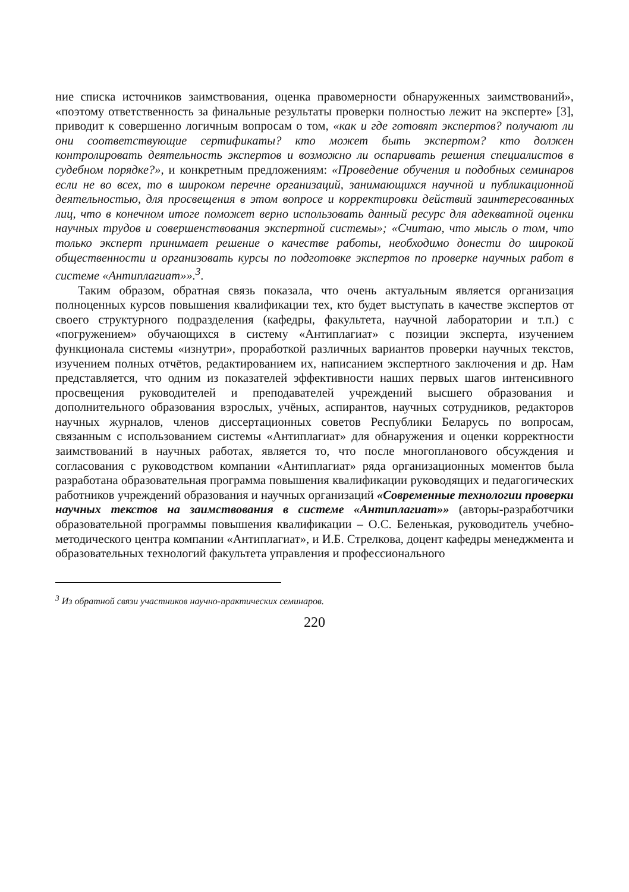ние списка источников заимствования, оценка правомерности обнаруженных заимствований», «поэтому ответственность за финальные результаты проверки полностью лежит на эксперте» [3], приводит к совершенно логичным вопросам о том, «как и где готовят экспертов? получают ли они соответствующие сертификаты? кто может быть экспертом? кто должен контролировать деятельность экспертов и возможно ли оспаривать решения специалистов в судебном порядке?», и конкретным предложениям: «Проведение обучения и подобных семинаров если не во всех, то в широком перечне организаций, занимающихся научной и публикационной деятельностью, для просвещения в этом вопросе и корректировки действий заинтересованных лиц, что в конечном итоге поможет верно использовать данный ресурс для адекватной оценки научных трудов и совершенствования экспертной системы»; «Считаю, что мысль о том, что только эксперт принимает решение о качестве работы, необходимо донести до широкой общественности и организовать курсы по подготовке экспертов по проверке научных работ в системе «Антиплагиат»».<sup>3</sup>.
Таким образом, обратная связь показала, что очень актуальным является организация полноценных курсов повышения квалификации тех, кто будет выступать в качестве экспертов от своего структурного подразделения (кафедры, факультета, научной лаборатории и т.п.) с «погружением» обучающихся в систему «Антиплагиат» с позиции эксперта, изучением функционала системы «изнутри», проработкой различных вариантов проверки научных текстов, изучением полных отчётов, редактированием их, написанием экспертного заключения и др. Нам представляется, что одним из показателей эффективности наших первых шагов интенсивного просвещения руководителей и преподавателей учреждений высшего образования и дополнительного образования взрослых, учёных, аспирантов, научных сотрудников, редакторов научных журналов, членов диссертационных советов Республики Беларусь по вопросам, связанным с использованием системы «Антиплагиат» для обнаружения и оценки корректности заимствований в научных работах, является то, что после многопланового обсуждения и согласования с руководством компании «Антиплагиат» ряда организационных моментов была разработана образовательная программа повышения квалификации руководящих и педагогических работников учреждений образования и научных организаций «Современные технологии проверки научных текстов на заимствования в системе «Антиплагиат»» (авторы-разработчики образовательной программы повышения квалификации – О.С. Беленькая, руководитель учебно-методического центра компании «Антиплагиат», и И.Б. Стрелкова, доцент кафедры менеджмента и образовательных технологий факультета управления и профессионального
<sup>3</sup> Из обратной связи участников научно-практических семинаров.
220